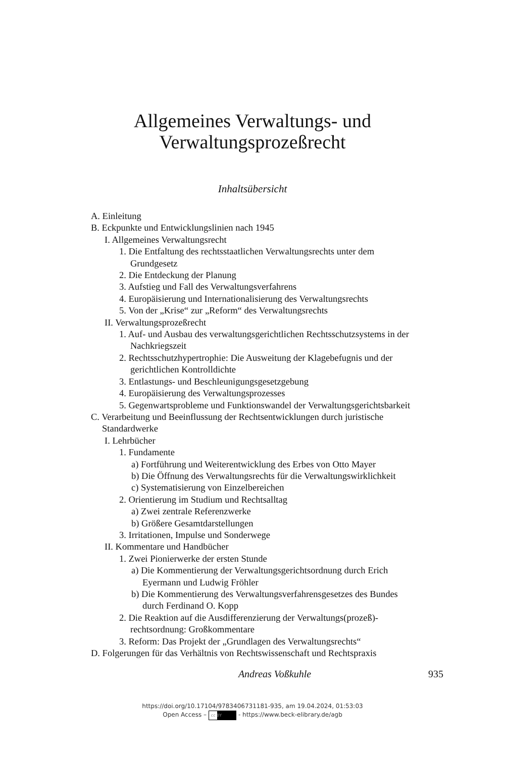Allgemeines Verwaltungs- und
Verwaltungsprozeßrecht
Inhaltsübersicht
A. Einleitung
B. Eckpunkte und Entwicklungslinien nach 1945
I. Allgemeines Verwaltungsrecht
1. Die Entfaltung des rechtsstaatlichen Verwaltungsrechts unter dem Grundgesetz
2. Die Entdeckung der Planung
3. Aufstieg und Fall des Verwaltungsverfahrens
4. Europäisierung und Internationalisierung des Verwaltungsrechts
5. Von der „Krise“ zur „Reform“ des Verwaltungsrechts
II. Verwaltungsprozeßrecht
1. Auf- und Ausbau des verwaltungsgerichtlichen Rechtsschutzsystems in der Nachkriegszeit
2. Rechtsschutzhypertrophie: Die Ausweitung der Klagebefugnis und der gerichtlichen Kontrolldichte
3. Entlastungs- und Beschleunigungsgesetzgebung
4. Europäisierung des Verwaltungsprozesses
5. Gegenwartsprobleme und Funktionswandel der Verwaltungsgerichtsbarkeit
C. Verarbeitung und Beeinflussung der Rechtsentwicklungen durch juristische Standardwerke
I. Lehrbücher
1. Fundamente
a) Fortführung und Weiterentwicklung des Erbes von Otto Mayer
b) Die Öffnung des Verwaltungsrechts für die Verwaltungswirklichkeit
c) Systematisierung von Einzelbereichen
2. Orientierung im Studium und Rechtsalltag
a) Zwei zentrale Referenzwerke
b) Größere Gesamtdarstellungen
3. Irritationen, Impulse und Sonderwege
II. Kommentare und Handbücher
1. Zwei Pionierwerke der ersten Stunde
a) Die Kommentierung der Verwaltungsgerichtsordnung durch Erich Eyermann und Ludwig Fröhler
b) Die Kommentierung des Verwaltungsverfahrensgesetzes des Bundes durch Ferdinand O. Kopp
2. Die Reaktion auf die Ausdifferenzierung der Verwaltungs(prozeß)-rechtsordnung: Großkommentare
3. Reform: Das Projekt der „Grundlagen des Verwaltungsrechts“
D. Folgerungen für das Verhältnis von Rechtswissenschaft und Rechtspraxis
Andreas Voßkuhle 935
https://doi.org/10.17104/9783406731181-935, am 19.04.2024, 01:53:03
Open Access – cc BY - https://www.beck-elibrary.de/agb